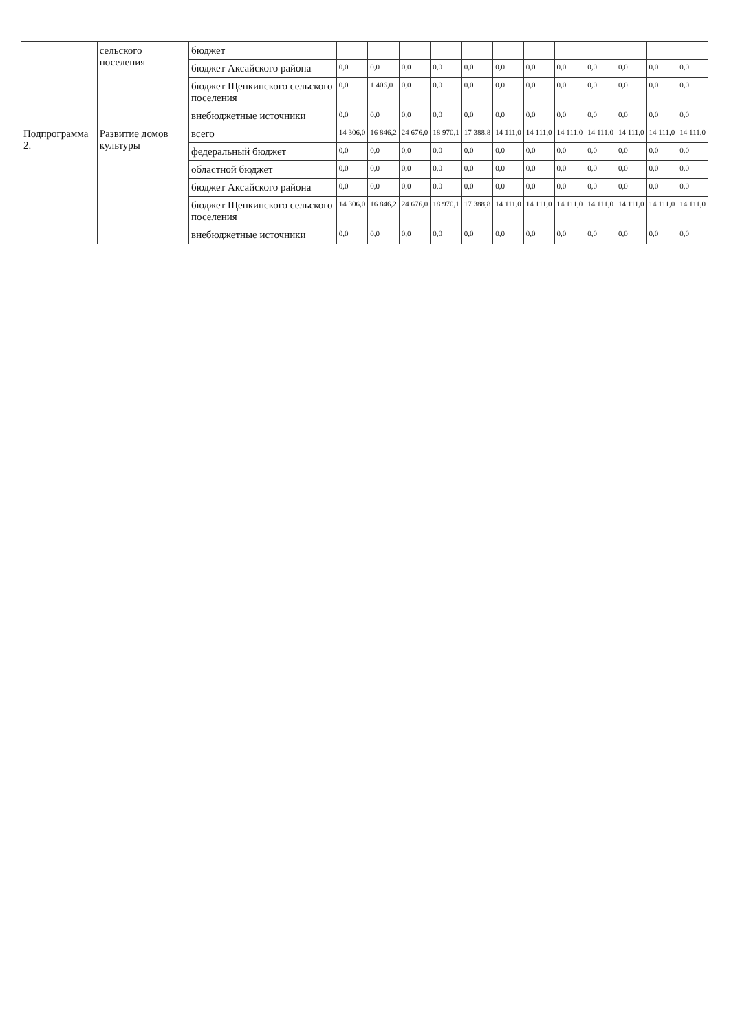| | сельского поселения | бюджет | | | | | | | | | | | | |
| | | бюджет Аксайского района | 0,0 | 0,0 | 0,0 | 0,0 | 0,0 | 0,0 | 0,0 | 0,0 | 0,0 | 0,0 | 0,0 | 0,0 |
| | | бюджет Щепкинского сельского поселения | 0,0 | 1 406,0 | 0,0 | 0,0 | 0,0 | 0,0 | 0,0 | 0,0 | 0,0 | 0,0 | 0,0 | 0,0 |
| | | внебюджетные источники | 0,0 | 0,0 | 0,0 | 0,0 | 0,0 | 0,0 | 0,0 | 0,0 | 0,0 | 0,0 | 0,0 | 0,0 |
| Подпрограмма 2. | Развитие домов культуры | всего | 14 306,0 | 16 846,2 | 24 676,0 | 18 970,1 | 17 388,8 | 14 111,0 | 14 111,0 | 14 111,0 | 14 111,0 | 14 111,0 | 14 111,0 | 14 111,0 |
| | | федеральный бюджет | 0,0 | 0,0 | 0,0 | 0,0 | 0,0 | 0,0 | 0,0 | 0,0 | 0,0 | 0,0 | 0,0 | 0,0 |
| | | областной бюджет | 0,0 | 0,0 | 0,0 | 0,0 | 0,0 | 0,0 | 0,0 | 0,0 | 0,0 | 0,0 | 0,0 | 0,0 |
| | | бюджет Аксайского района | 0,0 | 0,0 | 0,0 | 0,0 | 0,0 | 0,0 | 0,0 | 0,0 | 0,0 | 0,0 | 0,0 | 0,0 |
| | | бюджет Щепкинского сельского поселения | 14 306,0 | 16 846,2 | 24 676,0 | 18 970,1 | 17 388,8 | 14 111,0 | 14 111,0 | 14 111,0 | 14 111,0 | 14 111,0 | 14 111,0 | 14 111,0 |
| | | внебюджетные источники | 0,0 | 0,0 | 0,0 | 0,0 | 0,0 | 0,0 | 0,0 | 0,0 | 0,0 | 0,0 | 0,0 | 0,0 |